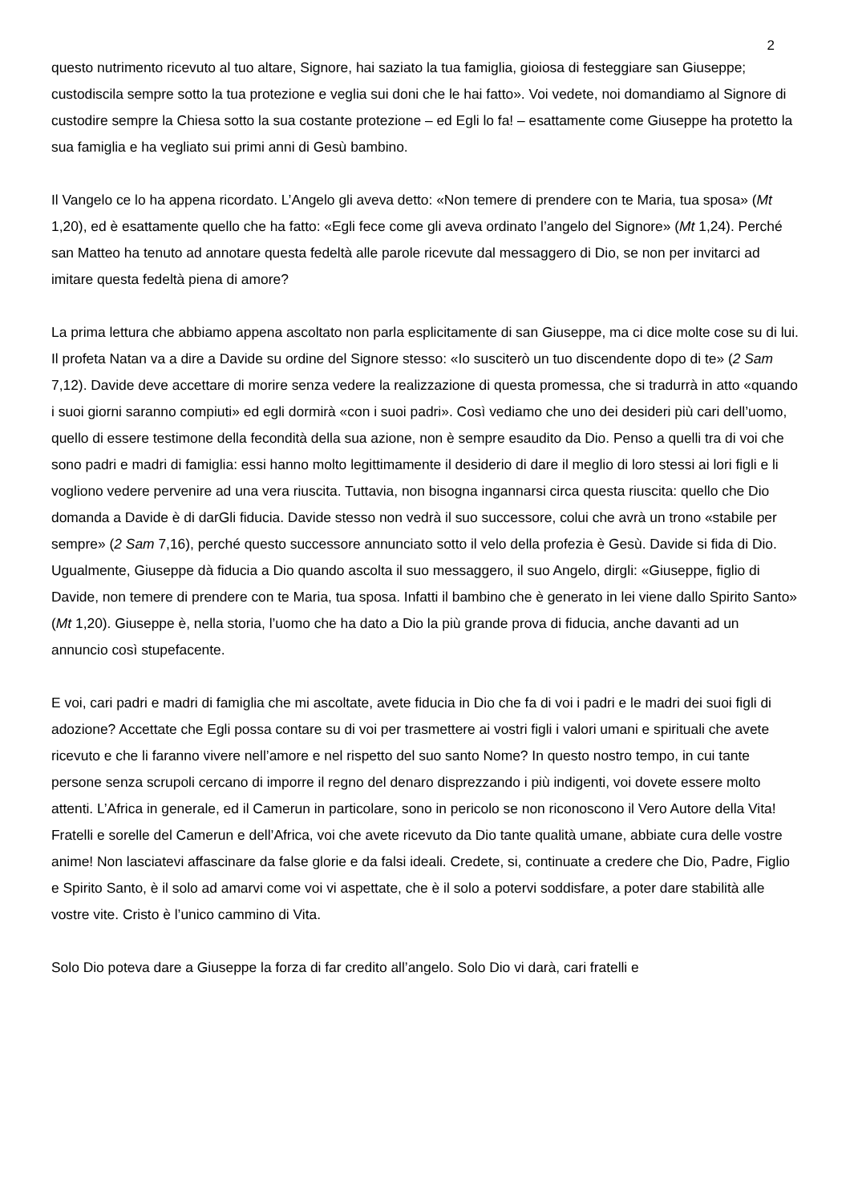2
questo nutrimento ricevuto al tuo altare, Signore, hai saziato la tua famiglia, gioiosa di festeggiare san Giuseppe; custodiscila sempre sotto la tua protezione e veglia sui doni che le hai fatto». Voi vedete, noi domandiamo al Signore di custodire sempre la Chiesa sotto la sua costante protezione – ed Egli lo fa! – esattamente come Giuseppe ha protetto la sua famiglia e ha vegliato sui primi anni di Gesù bambino.
Il Vangelo ce lo ha appena ricordato. L’Angelo gli aveva detto: «Non temere di prendere con te Maria, tua sposa» (Mt 1,20), ed è esattamente quello che ha fatto: «Egli fece come gli aveva ordinato l’angelo del Signore» (Mt 1,24). Perché san Matteo ha tenuto ad annotare questa fedeltà alle parole ricevute dal messaggero di Dio, se non per invitarci ad imitare questa fedeltà piena di amore?
La prima lettura che abbiamo appena ascoltato non parla esplicitamente di san Giuseppe, ma ci dice molte cose su di lui. Il profeta Natan va a dire a Davide su ordine del Signore stesso: «Io susciterò un tuo discendente dopo di te» (2 Sam 7,12). Davide deve accettare di morire senza vedere la realizzazione di questa promessa, che si tradurrà in atto «quando i suoi giorni saranno compiuti» ed egli dormirà «con i suoi padri». Così vediamo che uno dei desideri più cari dell’uomo, quello di essere testimone della fecondità della sua azione, non è sempre esaudito da Dio. Penso a quelli tra di voi che sono padri e madri di famiglia: essi hanno molto legittimamente il desiderio di dare il meglio di loro stessi ai lori figli e li vogliono vedere pervenire ad una vera riuscita. Tuttavia, non bisogna ingannarsi circa questa riuscita: quello che Dio domanda a Davide è di darGli fiducia. Davide stesso non vedrà il suo successore, colui che avrà un trono «stabile per sempre» (2 Sam 7,16), perché questo successore annunciato sotto il velo della profezia è Gesù. Davide si fida di Dio. Ugualmente, Giuseppe dà fiducia a Dio quando ascolta il suo messaggero, il suo Angelo, dirgli: «Giuseppe, figlio di Davide, non temere di prendere con te Maria, tua sposa. Infatti il bambino che è generato in lei viene dallo Spirito Santo» (Mt 1,20). Giuseppe è, nella storia, l’uomo che ha dato a Dio la più grande prova di fiducia, anche davanti ad un annuncio così stupefacente.
E voi, cari padri e madri di famiglia che mi ascoltate, avete fiducia in Dio che fa di voi i padri e le madri dei suoi figli di adozione? Accettate che Egli possa contare su di voi per trasmettere ai vostri figli i valori umani e spirituali che avete ricevuto e che li faranno vivere nell’amore e nel rispetto del suo santo Nome? In questo nostro tempo, in cui tante persone senza scrupoli cercano di imporre il regno del denaro disprezzando i più indigenti, voi dovete essere molto attenti. L’Africa in generale, ed il Camerun in particolare, sono in pericolo se non riconoscono il Vero Autore della Vita! Fratelli e sorelle del Camerun e dell’Africa, voi che avete ricevuto da Dio tante qualità umane, abbiate cura delle vostre anime! Non lasciatevi affascinare da false glorie e da falsi ideali. Credete, si, continuate a credere che Dio, Padre, Figlio e Spirito Santo, è il solo ad amarvi come voi vi aspettate, che è il solo a potervi soddisfare, a poter dare stabilità alle vostre vite. Cristo è l’unico cammino di Vita.
Solo Dio poteva dare a Giuseppe la forza di far credito all’angelo. Solo Dio vi darà, cari fratelli e